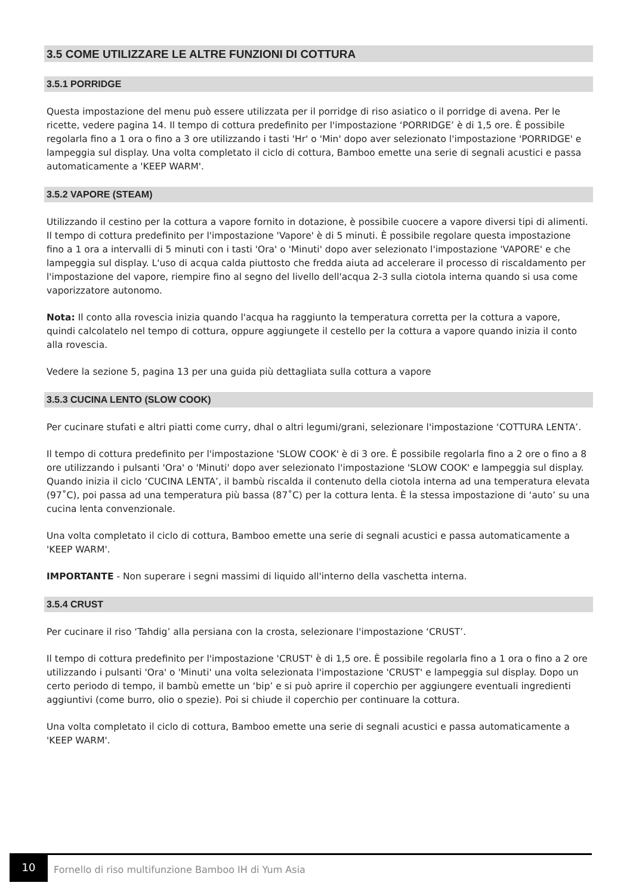3.5 COME UTILIZZARE LE ALTRE FUNZIONI DI COTTURA
3.5.1 PORRIDGE
Questa impostazione del menu può essere utilizzata per il porridge di riso asiatico o il porridge di avena. Per le ricette, vedere pagina 14. Il tempo di cottura predefinito per l'impostazione ‘PORRIDGE’ è di 1,5 ore. È possibile regolarla fino a 1 ora o fino a 3 ore utilizzando i tasti 'Hr' o 'Min' dopo aver selezionato l'impostazione 'PORRIDGE' e lampeggia sul display. Una volta completato il ciclo di cottura, Bamboo emette una serie di segnali acustici e passa automaticamente a 'KEEP WARM'.
3.5.2 VAPORE (STEAM)
Utilizzando il cestino per la cottura a vapore fornito in dotazione, è possibile cuocere a vapore diversi tipi di alimenti. Il tempo di cottura predefinito per l'impostazione 'Vapore' è di 5 minuti. È possibile regolare questa impostazione fino a 1 ora a intervalli di 5 minuti con i tasti 'Ora' o 'Minuti' dopo aver selezionato l'impostazione 'VAPORE' e che lampeggia sul display. L'uso di acqua calda piuttosto che fredda aiuta ad accelerare il processo di riscaldamento per l'impostazione del vapore, riempire fino al segno del livello dell'acqua 2-3 sulla ciotola interna quando si usa come vaporizzatore autonomo.
Nota: Il conto alla rovescia inizia quando l'acqua ha raggiunto la temperatura corretta per la cottura a vapore, quindi calcolatelo nel tempo di cottura, oppure aggiungete il cestello per la cottura a vapore quando inizia il conto alla rovescia.
Vedere la sezione 5, pagina 13 per una guida più dettagliata sulla cottura a vapore
3.5.3 CUCINA LENTO (SLOW COOK)
Per cucinare stufati e altri piatti come curry, dhal o altri legumi/grani, selezionare l'impostazione ‘COTTURA LENTA’.
Il tempo di cottura predefinito per l'impostazione 'SLOW COOK' è di 3 ore. È possibile regolarla fino a 2 ore o fino a 8 ore utilizzando i pulsanti 'Ora' o 'Minuti' dopo aver selezionato l'impostazione 'SLOW COOK' e lampeggia sul display. Quando inizia il ciclo ‘CUCINA LENTA’, il bambù riscalda il contenuto della ciotola interna ad una temperatura elevata (97˚C), poi passa ad una temperatura più bassa (87˚C) per la cottura lenta. È la stessa impostazione di ‘auto’ su una cucina lenta convenzionale.
Una volta completato il ciclo di cottura, Bamboo emette una serie di segnali acustici e passa automaticamente a 'KEEP WARM'.
IMPORTANTE - Non superare i segni massimi di liquido all'interno della vaschetta interna.
3.5.4 CRUST
Per cucinare il riso ‘Tahdig’ alla persiana con la crosta, selezionare l'impostazione ‘CRUST’.
Il tempo di cottura predefinito per l'impostazione 'CRUST' è di 1,5 ore. È possibile regolarla fino a 1 ora o fino a 2 ore utilizzando i pulsanti 'Ora' o 'Minuti' una volta selezionata l'impostazione 'CRUST' e lampeggia sul display. Dopo un certo periodo di tempo, il bambù emette un ‘bip’ e si può aprire il coperchio per aggiungere eventuali ingredienti aggiuntivi (come burro, olio o spezie). Poi si chiude il coperchio per continuare la cottura.
Una volta completato il ciclo di cottura, Bamboo emette una serie di segnali acustici e passa automaticamente a 'KEEP WARM'.
10
Fornello di riso multifunzione Bamboo IH di Yum Asia